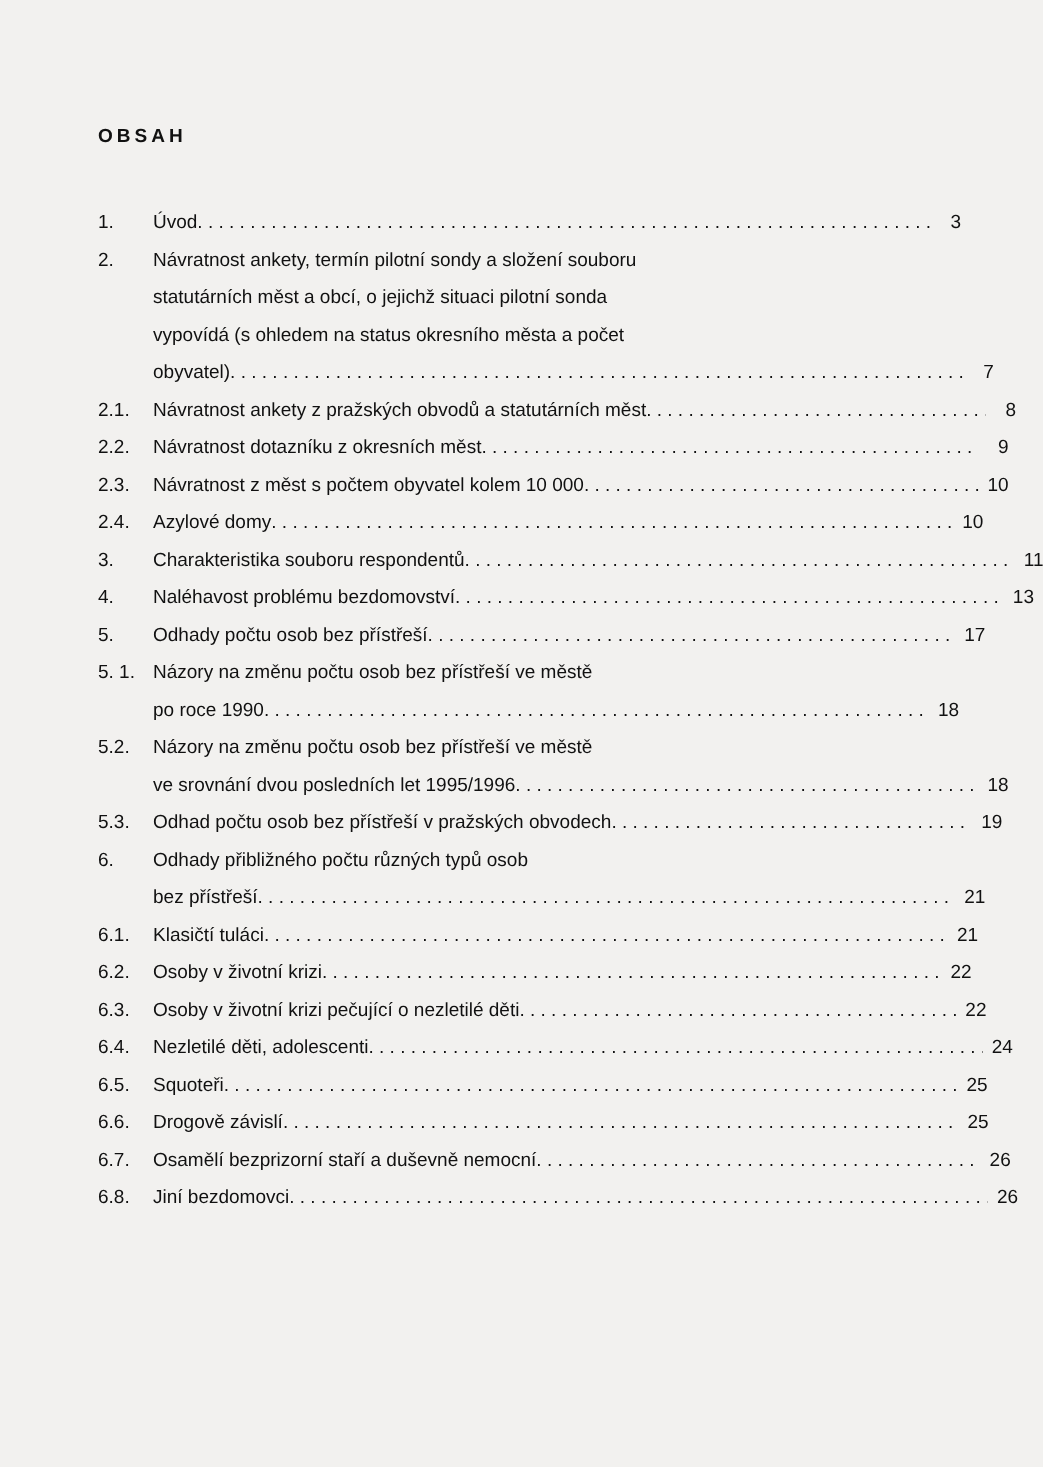OBSAH
1. Úvod 3
2. Návratnost ankety, termín pilotní sondy a složení souboru
statutárních měst a obcí, o jejichž situaci pilotní sonda
vypovídá (s ohledem na status okresního města a počet
obyvatel) 7
2.1. Návratnost ankety z pražských obvodů a statutárních měst 8
2.2. Návratnost dotazníku z okresních měst 9
2.3. Návratnost z měst s počtem obyvatel kolem 10 000 10
2.4. Azylové domy 10
3. Charakteristika souboru respondentů 11
4. Naléhavost problému bezdomovství 13
5. Odhady počtu osob bez přístřeší 17
5. 1. Názory na změnu počtu osob bez přístřeší ve městě
po roce 1990 18
5.2. Názory na změnu počtu osob bez přístřeší ve městě
ve srovnání dvou posledních let 1995/1996 18
5.3. Odhad počtu osob bez přístřeší v pražských obvodech 19
6. Odhady přibližného počtu různých typů osob
bez přístřeší 21
6.1. Klasičtí tuláci 21
6.2. Osoby v životní krizi 22
6.3. Osoby v životní krizi pečující o nezletilé děti 22
6.4. Nezletilé děti, adolescenti 24
6.5. Squoteři 25
6.6. Drogově závislí 25
6.7. Osamělí bezprizorní staří a duševně nemocní 26
6.8. Jiní bezdomovci 26